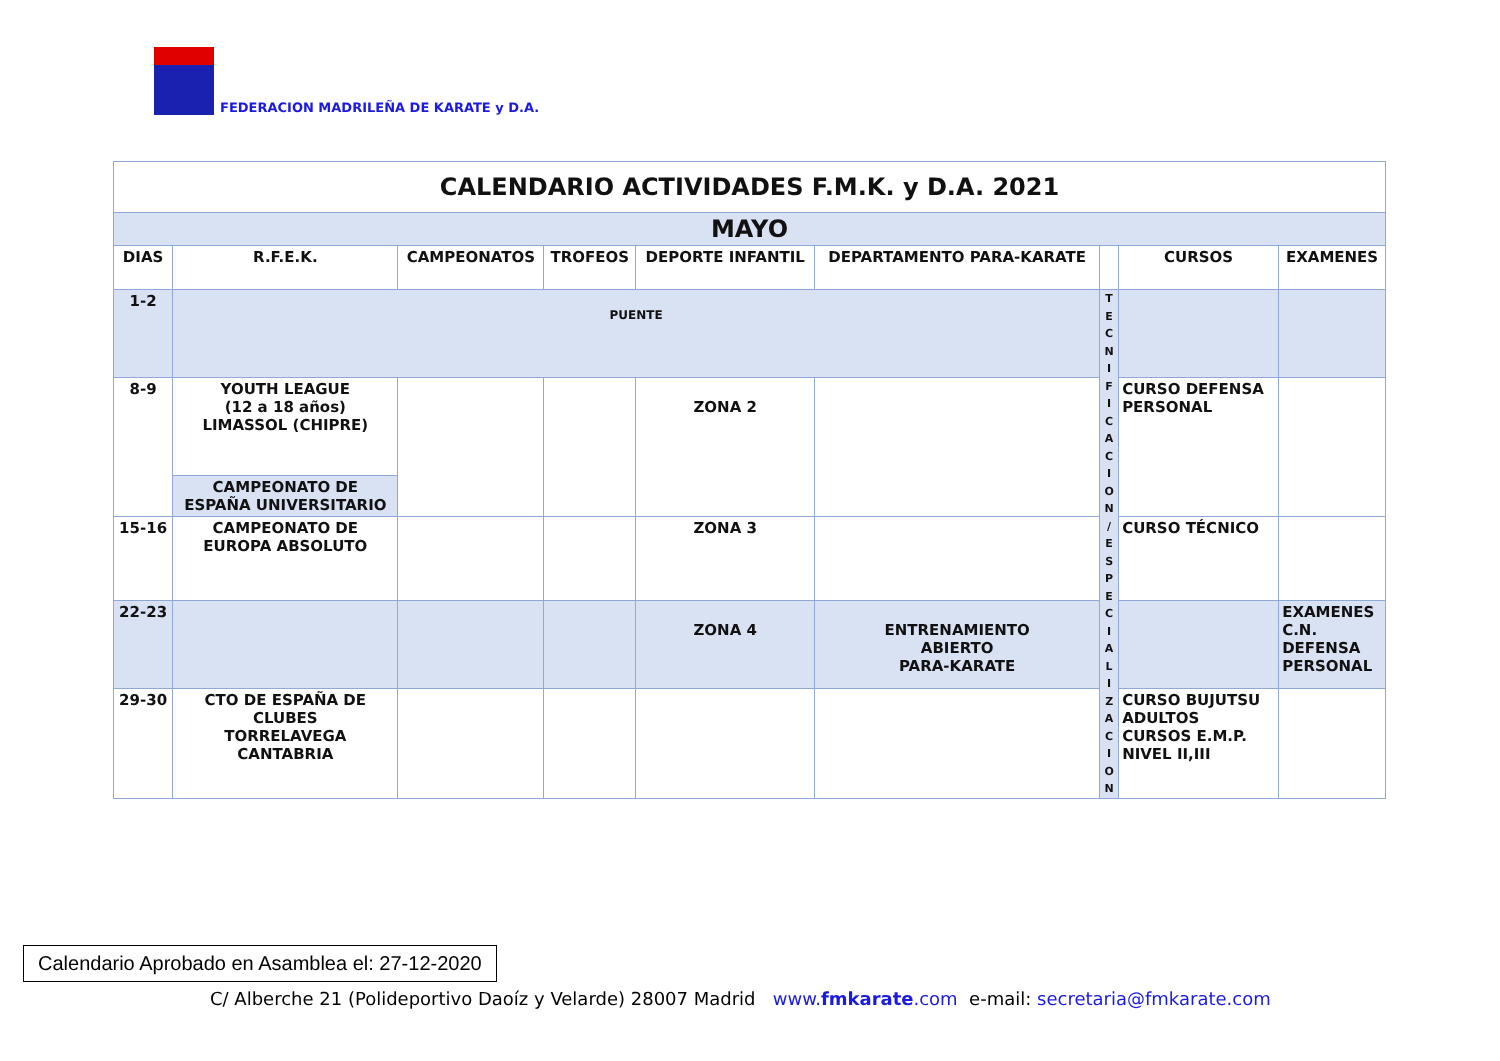FEDERACION MADRILEÑA DE KARATE y D.A.
| CALENDARIO ACTIVIDADES F.M.K. y D.A. 2021 | | | | | | | | |
| MAYO | | | | | | | | |
| DIAS | R.F.E.K. | CAMPEONATOS | TROFEOS | DEPORTE INFANTIL | DEPARTAMENTO PARA-KARATE | | CURSOS | EXAMENES |
| 1-2 | PUENTE | | | | | T E C N I F I C A C I O N / E S P E C I A L I Z A C I O N | | |
| 8-9 | YOUTH LEAGUE (12 a 18 años) LIMASSOL (CHIPRE) | | | ZONA 2 | | | CURSO DEFENSA PERSONAL | |
| | CAMPEONATO DE ESPAÑA UNIVERSITARIO | | | | | | | |
| 15-16 | CAMPEONATO DE EUROPA ABSOLUTO | | | ZONA 3 | | | CURSO TÉCNICO | |
| 22-23 | | | | ZONA 4 | ENTRENAMIENTO ABIERTO PARA-KARATE | | | EXAMENES C.N. DEFENSA PERSONAL |
| 29-30 | CTO DE ESPAÑA DE CLUBES TORRELAVEGA CANTABRIA | | | | | | CURSO BUJUTSU ADULTOS CURSOS E.M.P. NIVEL II,III | |
Calendario Aprobado en Asamblea el: 27-12-2020
C/ Alberche 21 (Polideportivo Daoíz y Velarde) 28007 Madrid www.fmkarate.com e-mail: secretaria@fmkarate.com